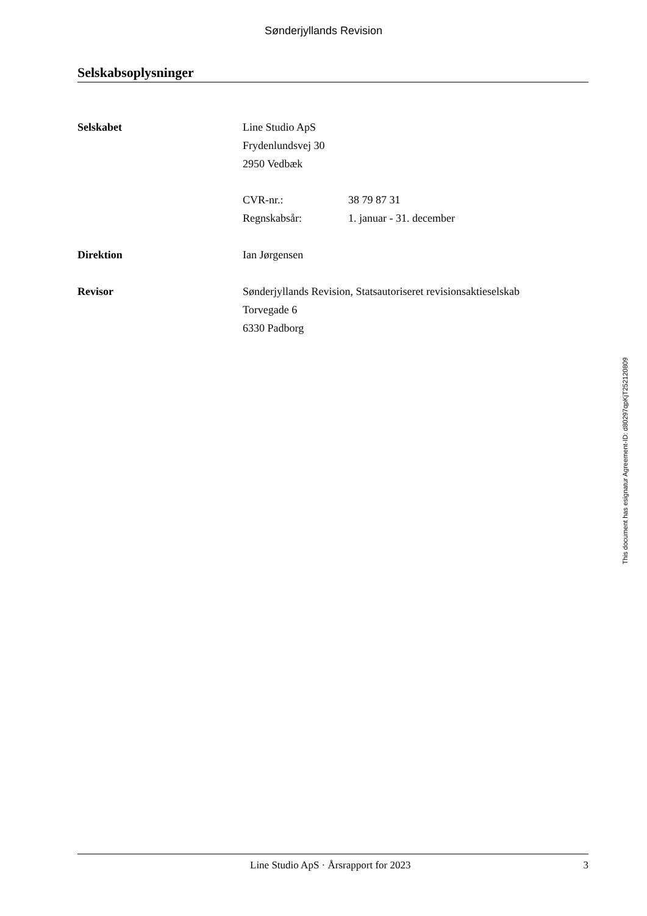Sønderjyllands Revision
Selskabsoplysninger
Selskabet Line Studio ApS
Frydenlundsvej 30
2950 Vedbæk
CVR-nr.: 38 79 87 31
Regnskabsår: 1. januar - 31. december
Direktion Ian Jørgensen
Revisor Sønderjyllands Revision, Statsautoriseret revisionsaktieselskab
Torvegade 6
6330 Padborg
This document has esignatur Agreement-ID: d80297qpKjT252120809
Line Studio ApS · Årsrapport for 2023 3